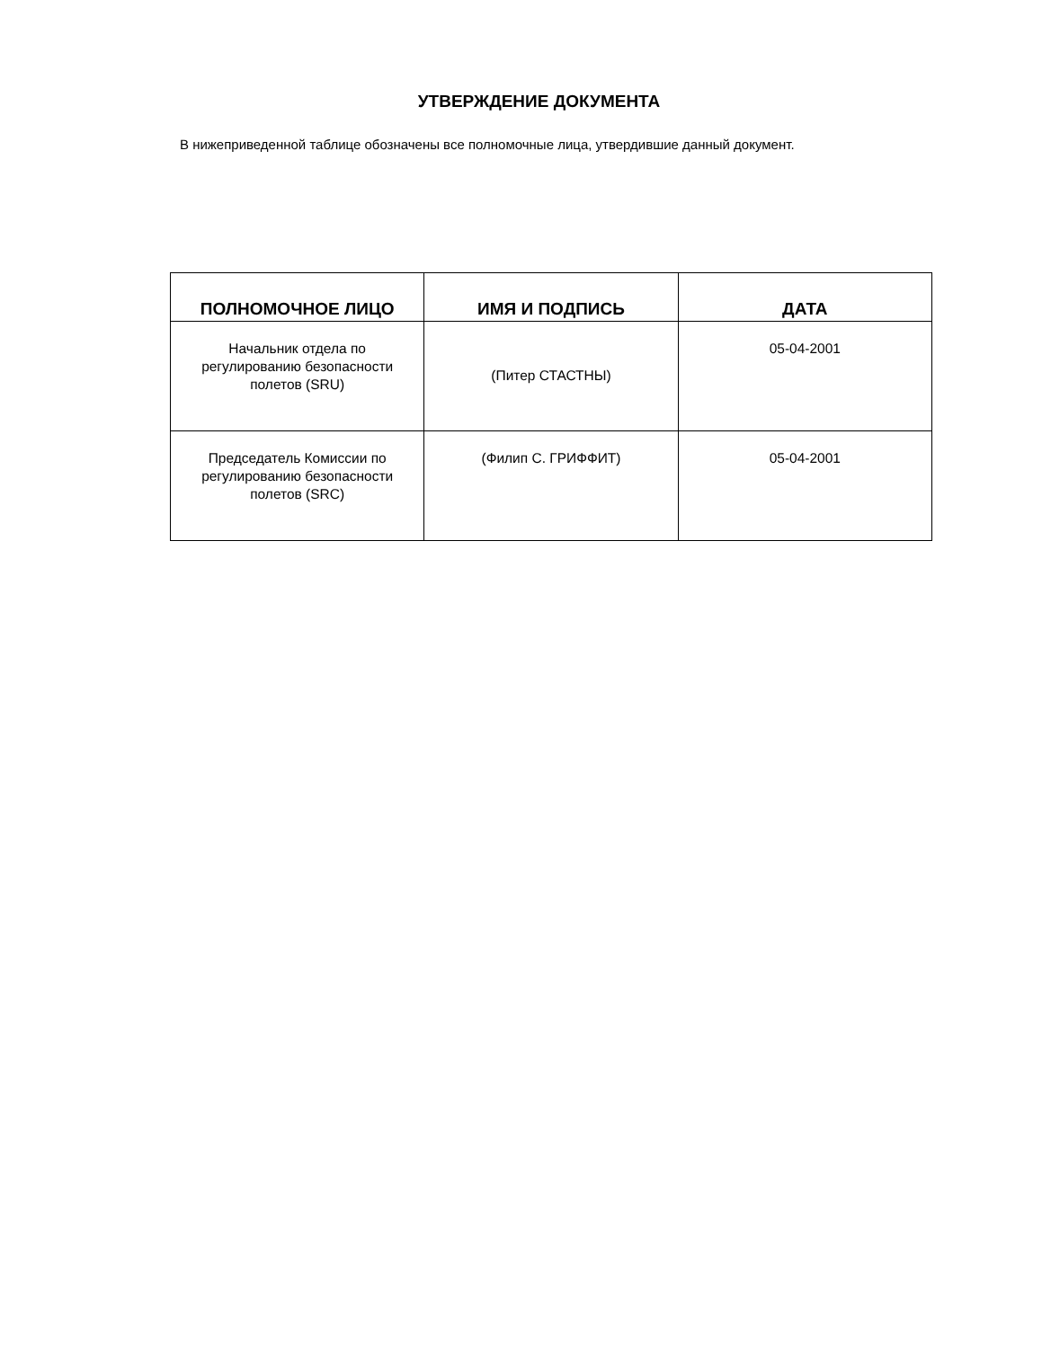УТВЕРЖДЕНИЕ ДОКУМЕНТА
В нижеприведенной таблице обозначены все полномочные лица, утвердившие данный документ.
| ПОЛНОМОЧНОЕ ЛИЦО | ИМЯ И ПОДПИСЬ | ДАТА |
| --- | --- | --- |
| Начальник отдела по регулированию безопасности полетов (SRU) | (Питер СТАСТНЫ) | 05-04-2001 |
| Председатель Комиссии по регулированию безопасности полетов (SRC) | (Филип С. ГРИФФИТ) | 05-04-2001 |